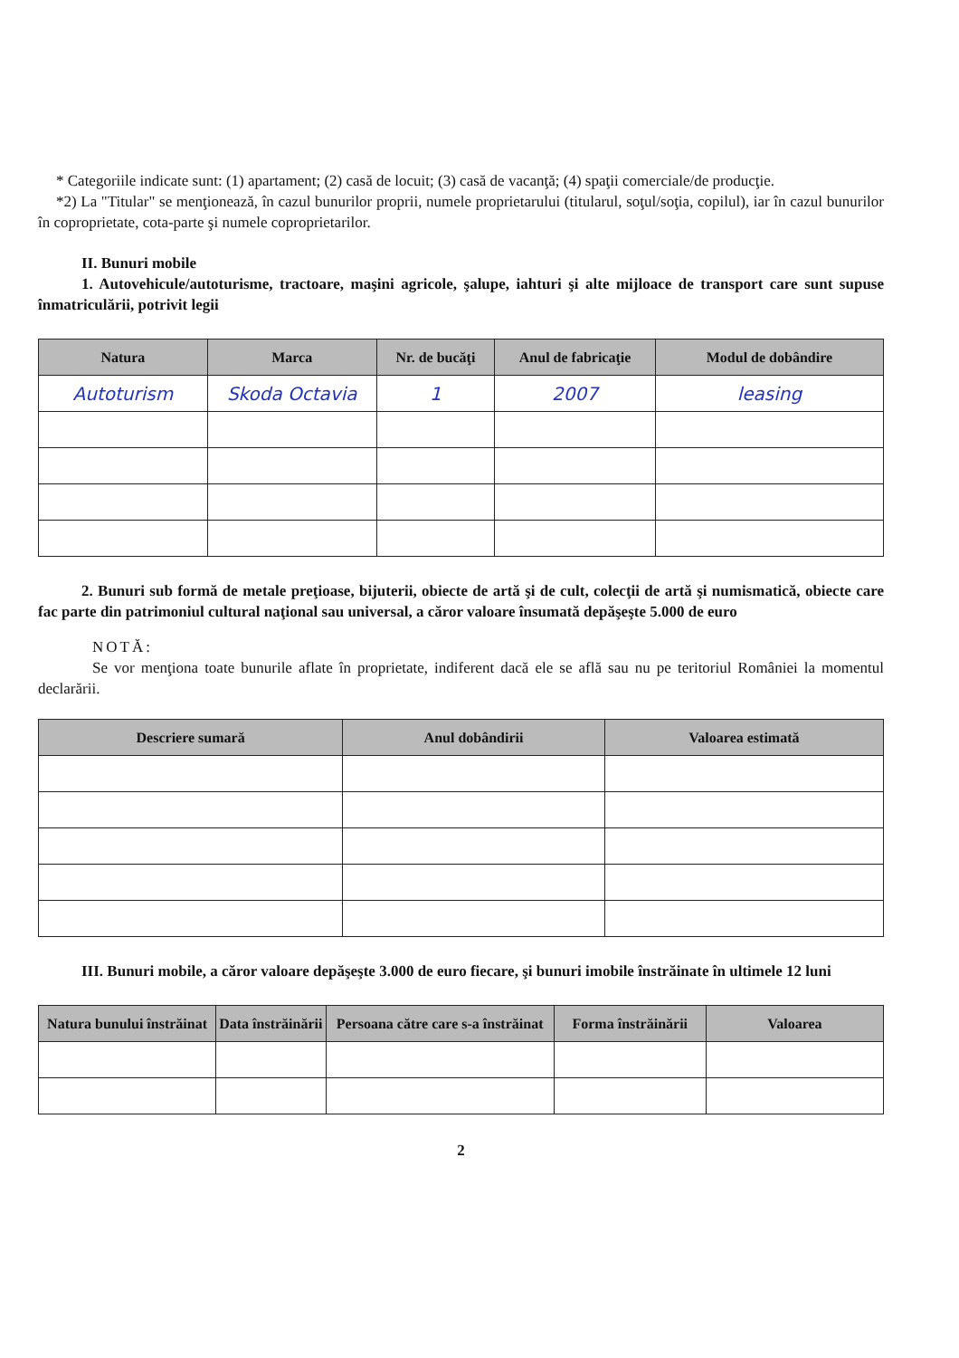* Categoriile indicate sunt: (1) apartament; (2) casă de locuit; (3) casă de vacanţă; (4) spaţii comerciale/de producţie.
*2) La "Titular" se menţionează, în cazul bunurilor proprii, numele proprietarului (titularul, soţul/soţia, copilul), iar în cazul bunurilor în coproprietate, cota-parte şi numele coproprietarilor.
II. Bunuri mobile
1. Autovehicule/autoturisme, tractoare, maşini agricole, şalupe, iahturi şi alte mijloace de transport care sunt supuse înmatriculării, potrivit legii
| Natura | Marca | Nr. de bucăţi | Anul de fabricaţie | Modul de dobândire |
| --- | --- | --- | --- | --- |
| Autoturism | Skoda Octavia | 1 | 2007 | leasing |
2. Bunuri sub formă de metale preţioase, bijuterii, obiecte de artă şi de cult, colecţii de artă şi numismatică, obiecte care fac parte din patrimoniul cultural naţional sau universal, a căror valoare însumată depăşeşte 5.000 de euro
NOTĂ:
Se vor menţiona toate bunurile aflate în proprietate, indiferent dacă ele se află sau nu pe teritoriul României la momentul declarării.
| Descriere sumară | Anul dobândirii | Valoarea estimată |
| --- | --- | --- |
III. Bunuri mobile, a căror valoare depăşeşte 3.000 de euro fiecare, şi bunuri imobile înstrăinate în ultimele 12 luni
| Natura bunului înstrăinat | Data înstrăinării | Persoana către care s-a înstrăinat | Forma înstrăinării | Valoarea |
| --- | --- | --- | --- | --- |
2